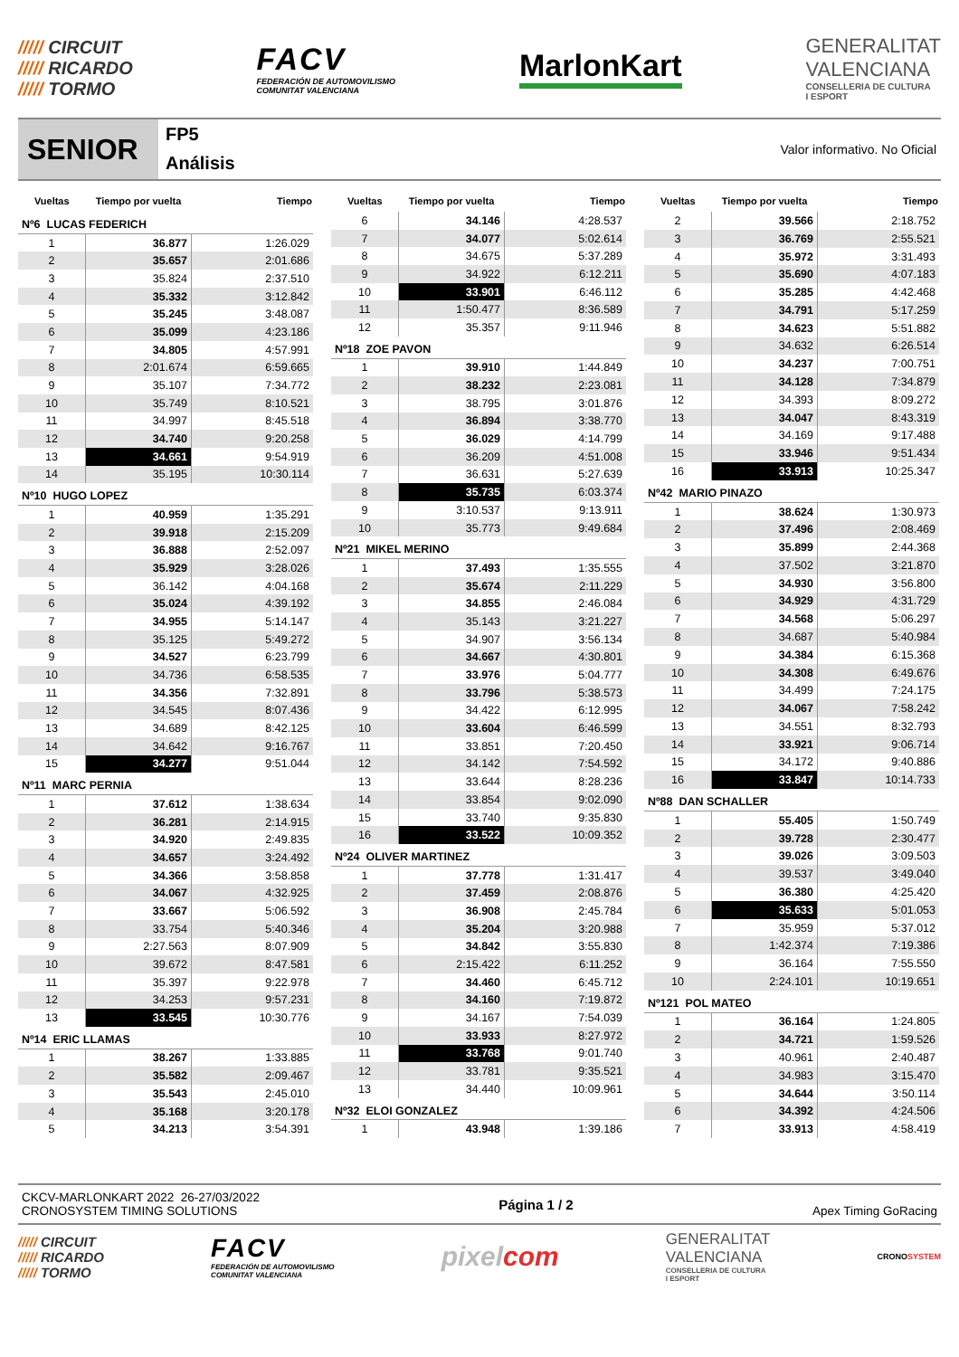///// CIRCUIT
///// RICARDO
///// TORMO
FACV
FEDERACIÓN DE AUTOMOVILISMO
COMUNITAT VALENCIANA
MarlonKart
GENERALITAT
VALENCIANA
CONSELLERIA DE CULTURA
I ESPORT
SENIOR
FP5
Análisis
Valor informativo. No Oficial
| Vueltas | Tiempo por vuelta | Tiempo |
| --- | --- | --- |
| Nº6 LUCAS FEDERICH | | |
| 1 | 36.877 | 1:26.029 |
| 2 | 35.657 | 2:01.686 |
| 3 | 35.824 | 2:37.510 |
| 4 | 35.332 | 3:12.842 |
| 5 | 35.245 | 3:48.087 |
| 6 | 35.099 | 4:23.186 |
| 7 | 34.805 | 4:57.991 |
| 8 | 2:01.674 | 6:59.665 |
| 9 | 35.107 | 7:34.772 |
| 10 | 35.749 | 8:10.521 |
| 11 | 34.997 | 8:45.518 |
| 12 | 34.740 | 9:20.258 |
| 13 | 34.661 | 9:54.919 |
| 14 | 35.195 | 10:30.114 |
| Nº10 HUGO LOPEZ | | |
| 1 | 40.959 | 1:35.291 |
| 2 | 39.918 | 2:15.209 |
| 3 | 36.888 | 2:52.097 |
| 4 | 35.929 | 3:28.026 |
| 5 | 36.142 | 4:04.168 |
| 6 | 35.024 | 4:39.192 |
| 7 | 34.955 | 5:14.147 |
| 8 | 35.125 | 5:49.272 |
| 9 | 34.527 | 6:23.799 |
| 10 | 34.736 | 6:58.535 |
| 11 | 34.356 | 7:32.891 |
| 12 | 34.545 | 8:07.436 |
| 13 | 34.689 | 8:42.125 |
| 14 | 34.642 | 9:16.767 |
| 15 | 34.277 | 9:51.044 |
| Nº11 MARC PERNIA | | |
| 1 | 37.612 | 1:38.634 |
| 2 | 36.281 | 2:14.915 |
| 3 | 34.920 | 2:49.835 |
| 4 | 34.657 | 3:24.492 |
| 5 | 34.366 | 3:58.858 |
| 6 | 34.067 | 4:32.925 |
| 7 | 33.667 | 5:06.592 |
| 8 | 33.754 | 5:40.346 |
| 9 | 2:27.563 | 8:07.909 |
| 10 | 39.672 | 8:47.581 |
| 11 | 35.397 | 9:22.978 |
| 12 | 34.253 | 9:57.231 |
| 13 | 33.545 | 10:30.776 |
| Nº14 ERIC LLAMAS | | |
| 1 | 38.267 | 1:33.885 |
| 2 | 35.582 | 2:09.467 |
| 3 | 35.543 | 2:45.010 |
| 4 | 35.168 | 3:20.178 |
| 5 | 34.213 | 3:54.391 |
| Vueltas | Tiempo por vuelta | Tiempo |
| --- | --- | --- |
| 6 | 34.146 | 4:28.537 |
| 7 | 34.077 | 5:02.614 |
| 8 | 34.675 | 5:37.289 |
| 9 | 34.922 | 6:12.211 |
| 10 | 33.901 | 6:46.112 |
| 11 | 1:50.477 | 8:36.589 |
| 12 | 35.357 | 9:11.946 |
| Nº18 ZOE PAVON | | |
| 1 | 39.910 | 1:44.849 |
| 2 | 38.232 | 2:23.081 |
| 3 | 38.795 | 3:01.876 |
| 4 | 36.894 | 3:38.770 |
| 5 | 36.029 | 4:14.799 |
| 6 | 36.209 | 4:51.008 |
| 7 | 36.631 | 5:27.639 |
| 8 | 35.735 | 6:03.374 |
| 9 | 3:10.537 | 9:13.911 |
| 10 | 35.773 | 9:49.684 |
| Nº21 MIKEL MERINO | | |
| 1 | 37.493 | 1:35.555 |
| 2 | 35.674 | 2:11.229 |
| 3 | 34.855 | 2:46.084 |
| 4 | 35.143 | 3:21.227 |
| 5 | 34.907 | 3:56.134 |
| 6 | 34.667 | 4:30.801 |
| 7 | 33.976 | 5:04.777 |
| 8 | 33.796 | 5:38.573 |
| 9 | 34.422 | 6:12.995 |
| 10 | 33.604 | 6:46.599 |
| 11 | 33.851 | 7:20.450 |
| 12 | 34.142 | 7:54.592 |
| 13 | 33.644 | 8:28.236 |
| 14 | 33.854 | 9:02.090 |
| 15 | 33.740 | 9:35.830 |
| 16 | 33.522 | 10:09.352 |
| Nº24 OLIVER MARTINEZ | | |
| 1 | 37.778 | 1:31.417 |
| 2 | 37.459 | 2:08.876 |
| 3 | 36.908 | 2:45.784 |
| 4 | 35.204 | 3:20.988 |
| 5 | 34.842 | 3:55.830 |
| 6 | 2:15.422 | 6:11.252 |
| 7 | 34.460 | 6:45.712 |
| 8 | 34.160 | 7:19.872 |
| 9 | 34.167 | 7:54.039 |
| 10 | 33.933 | 8:27.972 |
| 11 | 33.768 | 9:01.740 |
| 12 | 33.781 | 9:35.521 |
| 13 | 34.440 | 10:09.961 |
| Nº32 ELOI GONZALEZ | | |
| 1 | 43.948 | 1:39.186 |
| Vueltas | Tiempo por vuelta | Tiempo |
| --- | --- | --- |
| 2 | 39.566 | 2:18.752 |
| 3 | 36.769 | 2:55.521 |
| 4 | 35.972 | 3:31.493 |
| 5 | 35.690 | 4:07.183 |
| 6 | 35.285 | 4:42.468 |
| 7 | 34.791 | 5:17.259 |
| 8 | 34.623 | 5:51.882 |
| 9 | 34.632 | 6:26.514 |
| 10 | 34.237 | 7:00.751 |
| 11 | 34.128 | 7:34.879 |
| 12 | 34.393 | 8:09.272 |
| 13 | 34.047 | 8:43.319 |
| 14 | 34.169 | 9:17.488 |
| 15 | 33.946 | 9:51.434 |
| 16 | 33.913 | 10:25.347 |
| Nº42 MARIO PINAZO | | |
| 1 | 38.624 | 1:30.973 |
| 2 | 37.496 | 2:08.469 |
| 3 | 35.899 | 2:44.368 |
| 4 | 37.502 | 3:21.870 |
| 5 | 34.930 | 3:56.800 |
| 6 | 34.929 | 4:31.729 |
| 7 | 34.568 | 5:06.297 |
| 8 | 34.687 | 5:40.984 |
| 9 | 34.384 | 6:15.368 |
| 10 | 34.308 | 6:49.676 |
| 11 | 34.499 | 7:24.175 |
| 12 | 34.067 | 7:58.242 |
| 13 | 34.551 | 8:32.793 |
| 14 | 33.921 | 9:06.714 |
| 15 | 34.172 | 9:40.886 |
| 16 | 33.847 | 10:14.733 |
| Nº88 DAN SCHALLER | | |
| 1 | 55.405 | 1:50.749 |
| 2 | 39.728 | 2:30.477 |
| 3 | 39.026 | 3:09.503 |
| 4 | 39.537 | 3:49.040 |
| 5 | 36.380 | 4:25.420 |
| 6 | 35.633 | 5:01.053 |
| 7 | 35.959 | 5:37.012 |
| 8 | 1:42.374 | 7:19.386 |
| 9 | 36.164 | 7:55.550 |
| 10 | 2:24.101 | 10:19.651 |
| Nº121 POL MATEO | | |
| 1 | 36.164 | 1:24.805 |
| 2 | 34.721 | 1:59.526 |
| 3 | 40.961 | 2:40.487 |
| 4 | 34.983 | 3:15.470 |
| 5 | 34.644 | 3:50.114 |
| 6 | 34.392 | 4:24.506 |
| 7 | 33.913 | 4:58.419 |
CKCV-MARLONKART 2022 26-27/03/2022
CRONOSYSTEM TIMING SOLUTIONS
Página 1 / 2 Apex Timing GoRacing
///// CIRCUIT
///// RICARDO
///// TORMO
FACV
FEDERACIÓN DE AUTOMOVILISMO
COMUNITAT VALENCIANA
pixelcom
GENERALITAT
VALENCIANA
CONSELLERIA DE CULTURA
I ESPORT
CRONOSYSTEM